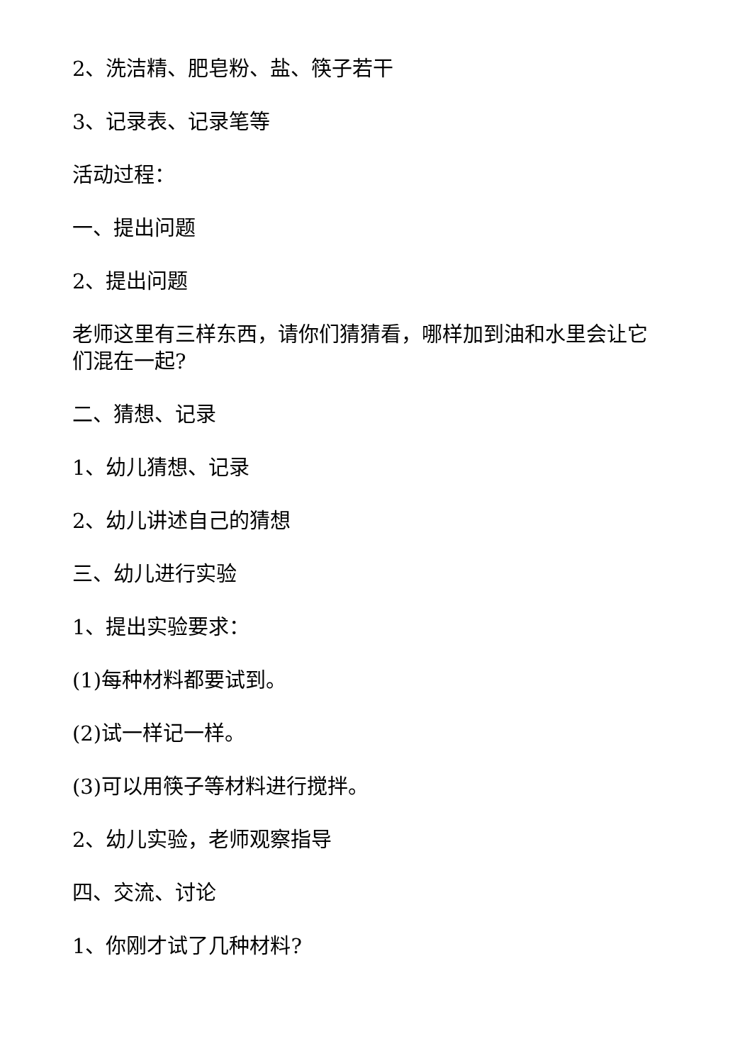2、洗洁精、肥皂粉、盐、筷子若干
3、记录表、记录笔等
活动过程：
一、提出问题
2、提出问题
老师这里有三样东西，请你们猜猜看，哪样加到油和水里会让它们混在一起?
二、猜想、记录
1、幼儿猜想、记录
2、幼儿讲述自己的猜想
三、幼儿进行实验
1、提出实验要求：
(1)每种材料都要试到。
(2)试一样记一样。
(3)可以用筷子等材料进行搅拌。
2、幼儿实验，老师观察指导
四、交流、讨论
1、你刚才试了几种材料?